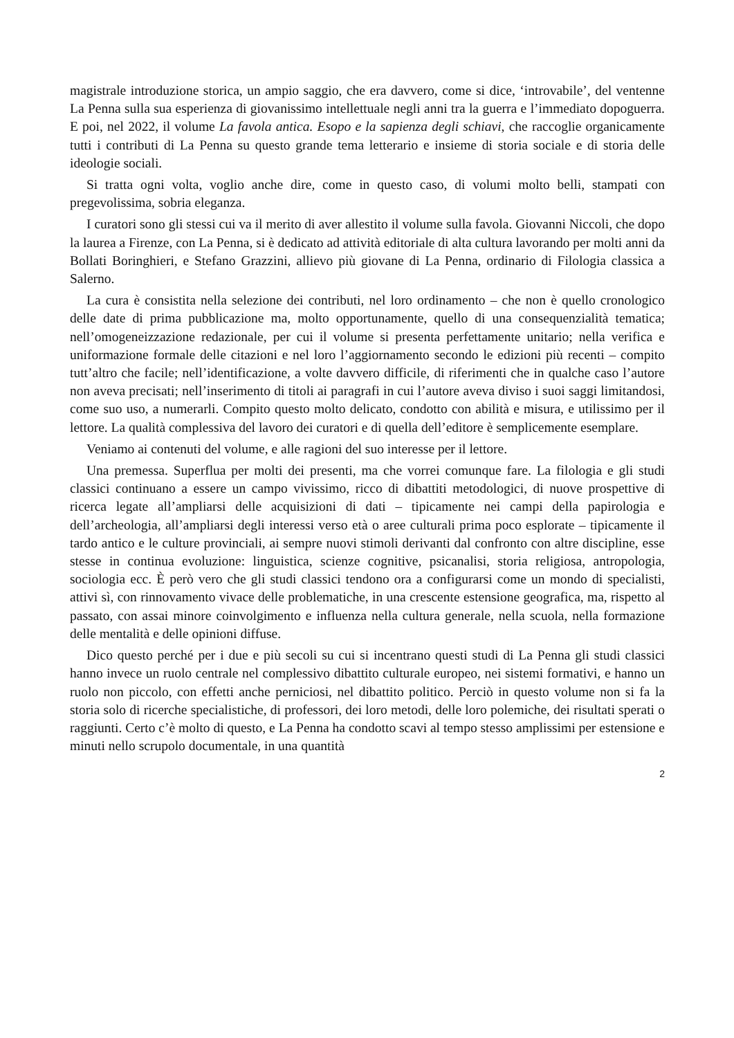magistrale introduzione storica, un ampio saggio, che era davvero, come si dice, ‘introvabile’, del ventenne La Penna sulla sua esperienza di giovanissimo intellettuale negli anni tra la guerra e l’immediato dopoguerra. E poi, nel 2022, il volume La favola antica. Esopo e la sapienza degli schiavi, che raccoglie organicamente tutti i contributi di La Penna su questo grande tema letterario e insieme di storia sociale e di storia delle ideologie sociali.
Si tratta ogni volta, voglio anche dire, come in questo caso, di volumi molto belli, stampati con pregevolissima, sobria eleganza.
I curatori sono gli stessi cui va il merito di aver allestito il volume sulla favola. Giovanni Niccoli, che dopo la laurea a Firenze, con La Penna, si è dedicato ad attività editoriale di alta cultura lavorando per molti anni da Bollati Boringhieri, e Stefano Grazzini, allievo più giovane di La Penna, ordinario di Filologia classica a Salerno.
La cura è consistita nella selezione dei contributi, nel loro ordinamento – che non è quello cronologico delle date di prima pubblicazione ma, molto opportunamente, quello di una consequenzialità tematica; nell’omogeneizzazione redazionale, per cui il volume si presenta perfettamente unitario; nella verifica e uniformazione formale delle citazioni e nel loro l’aggiornamento secondo le edizioni più recenti – compito tutt’altro che facile; nell’identificazione, a volte davvero difficile, di riferimenti che in qualche caso l’autore non aveva precisati; nell’inserimento di titoli ai paragrafi in cui l’autore aveva diviso i suoi saggi limitandosi, come suo uso, a numerarli. Compito questo molto delicato, condotto con abilità e misura, e utilissimo per il lettore. La qualità complessiva del lavoro dei curatori e di quella dell’editore è semplicemente esemplare.
Veniamo ai contenuti del volume, e alle ragioni del suo interesse per il lettore.
Una premessa. Superflua per molti dei presenti, ma che vorrei comunque fare. La filologia e gli studi classici continuano a essere un campo vivissimo, ricco di dibattiti metodologici, di nuove prospettive di ricerca legate all’ampliarsi delle acquisizioni di dati – tipicamente nei campi della papirologia e dell’archeologia, all’ampliarsi degli interessi verso età o aree culturali prima poco esplorate – tipicamente il tardo antico e le culture provinciali, ai sempre nuovi stimoli derivanti dal confronto con altre discipline, esse stesse in continua evoluzione: linguistica, scienze cognitive, psicanalisi, storia religiosa, antropologia, sociologia ecc. È però vero che gli studi classici tendono ora a configurarsi come un mondo di specialisti, attivi sì, con rinnovamento vivace delle problematiche, in una crescente estensione geografica, ma, rispetto al passato, con assai minore coinvolgimento e influenza nella cultura generale, nella scuola, nella formazione delle mentalità e delle opinioni diffuse.
Dico questo perché per i due e più secoli su cui si incentrano questi studi di La Penna gli studi classici hanno invece un ruolo centrale nel complessivo dibattito culturale europeo, nei sistemi formativi, e hanno un ruolo non piccolo, con effetti anche perniciosi, nel dibattito politico. Perciò in questo volume non si fa la storia solo di ricerche specialistiche, di professori, dei loro metodi, delle loro polemiche, dei risultati sperati o raggiunti. Certo c’è molto di questo, e La Penna ha condotto scavi al tempo stesso amplissimi per estensione e minuti nello scrupolo documentale, in una quantità
2